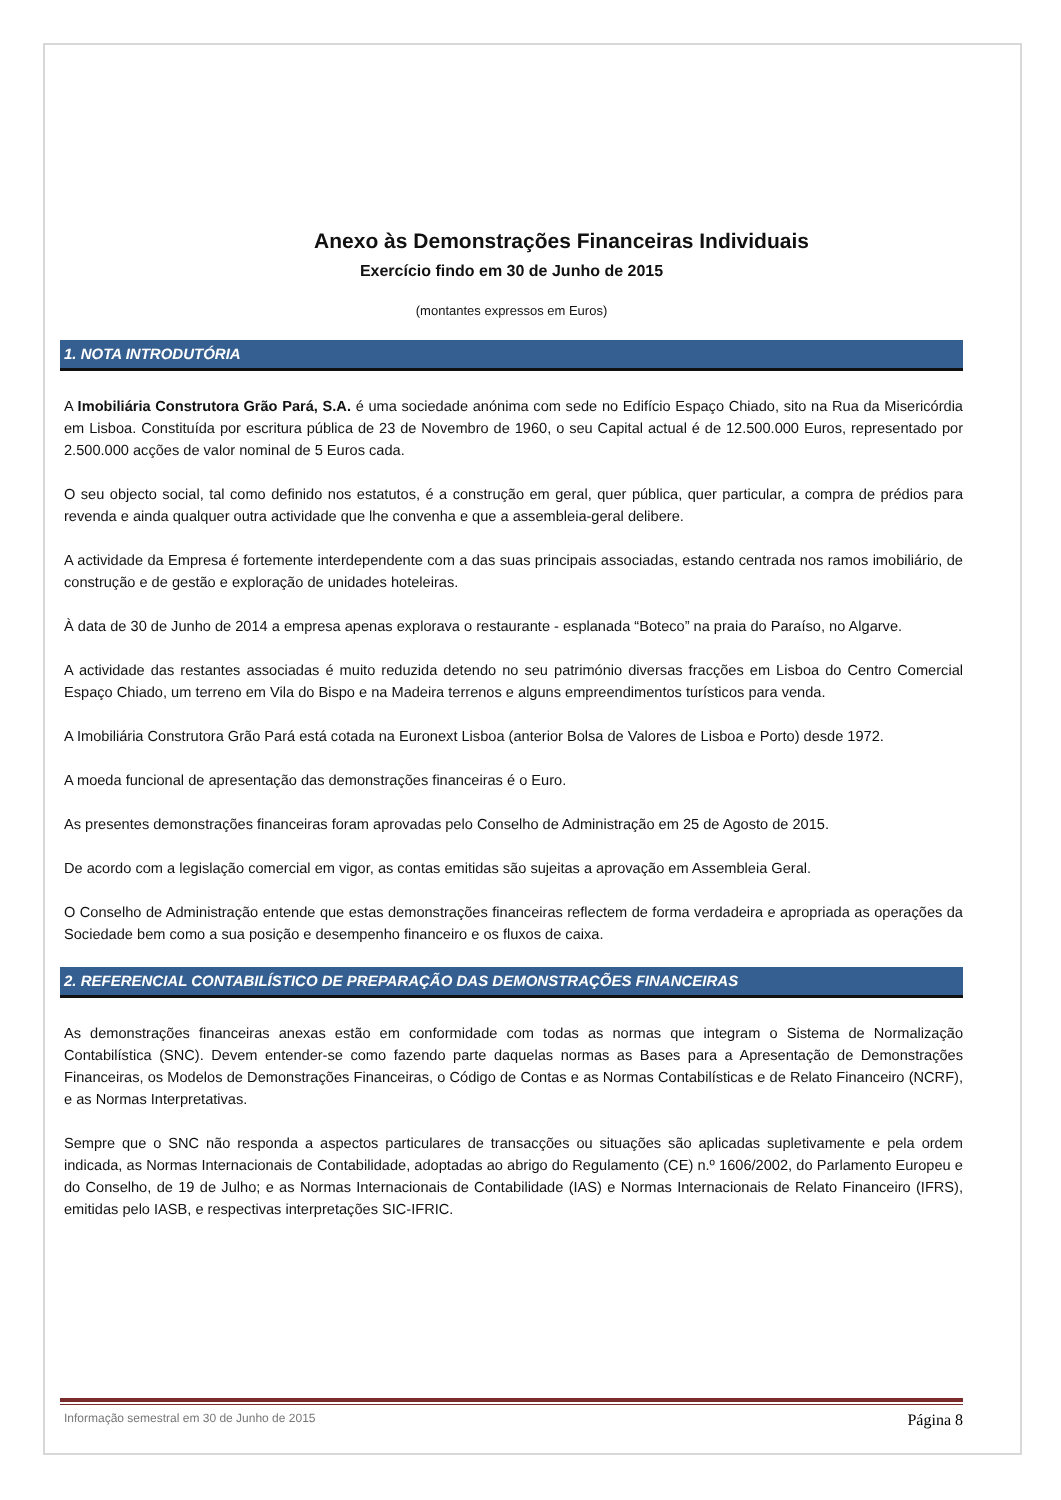Anexo às Demonstrações Financeiras Individuais
Exercício findo em 30 de Junho de 2015
(montantes expressos em Euros)
1. NOTA INTRODUTÓRIA
A Imobiliária Construtora Grão Pará, S.A. é uma sociedade anónima com sede no Edifício Espaço Chiado, sito na Rua da Misericórdia em Lisboa. Constituída por escritura pública de 23 de Novembro de 1960, o seu Capital actual é de 12.500.000 Euros, representado por 2.500.000 acções de valor nominal de 5 Euros cada.
O seu objecto social, tal como definido nos estatutos, é a construção em geral, quer pública, quer particular, a compra de prédios para revenda e ainda qualquer outra actividade que lhe convenha e que a assembleia-geral delibere.
A actividade da Empresa é fortemente interdependente com a das suas principais associadas, estando centrada nos ramos imobiliário, de construção e de gestão e exploração de unidades hoteleiras.
À data de 30 de Junho de 2014 a empresa apenas explorava o restaurante - esplanada “Boteco” na praia do Paraíso, no Algarve.
A actividade das restantes associadas é muito reduzida detendo no seu património diversas fracções em Lisboa do Centro Comercial Espaço Chiado, um terreno em Vila do Bispo e na Madeira terrenos e alguns empreendimentos turísticos para venda.
A Imobiliária Construtora Grão Pará está cotada na Euronext Lisboa (anterior Bolsa de Valores de Lisboa e Porto) desde 1972.
A moeda funcional de apresentação das demonstrações financeiras é o Euro.
As presentes demonstrações financeiras foram aprovadas pelo Conselho de Administração em 25 de Agosto de 2015.
De acordo com a legislação comercial em vigor, as contas emitidas são sujeitas a aprovação em Assembleia Geral.
O Conselho de Administração entende que estas demonstrações financeiras reflectem de forma verdadeira e apropriada as operações da Sociedade bem como a sua posição e desempenho financeiro e os fluxos de caixa.
2. REFERENCIAL CONTABILÍSTICO DE PREPARAÇÃO DAS DEMONSTRAÇÕES FINANCEIRAS
As demonstrações financeiras anexas estão em conformidade com todas as normas que integram o Sistema de Normalização Contabilística (SNC). Devem entender-se como fazendo parte daquelas normas as Bases para a Apresentação de Demonstrações Financeiras, os Modelos de Demonstrações Financeiras, o Código de Contas e as Normas Contabilísticas e de Relato Financeiro (NCRF), e as Normas Interpretativas.
Sempre que o SNC não responda a aspectos particulares de transacções ou situações são aplicadas supletivamente e pela ordem indicada, as Normas Internacionais de Contabilidade, adoptadas ao abrigo do Regulamento (CE) n.º 1606/2002, do Parlamento Europeu e do Conselho, de 19 de Julho; e as Normas Internacionais de Contabilidade (IAS) e Normas Internacionais de Relato Financeiro (IFRS), emitidas pelo IASB, e respectivas interpretações SIC-IFRIC.
Informação semestral em 30 de Junho de 2015 Página 8